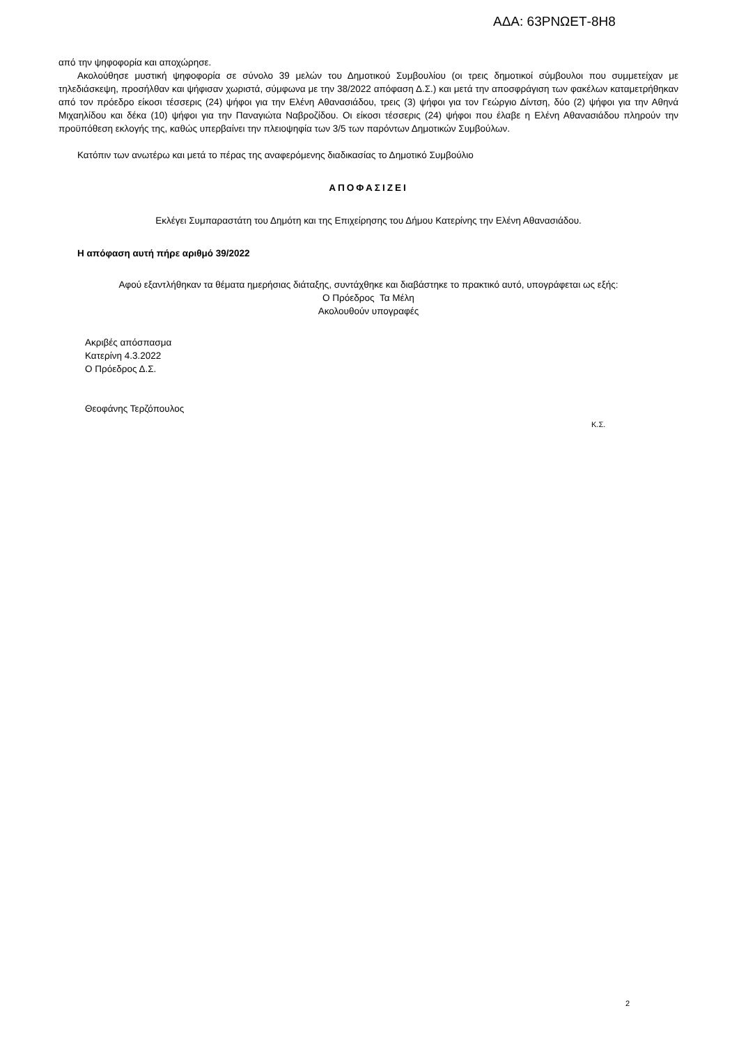ΑΔΑ: 63ΡΝΩΕΤ-8Η8
από την ψηφοφορία και αποχώρησε.
Ακολούθησε μυστική ψηφοφορία σε σύνολο 39 μελών του Δημοτικού Συμβουλίου (οι τρεις δημοτικοί σύμβουλοι που συμμετείχαν με τηλεδιάσκεψη, προσήλθαν και ψήφισαν χωριστά, σύμφωνα με την 38/2022 απόφαση Δ.Σ.) και μετά την αποσφράγιση των φακέλων καταμετρήθηκαν από τον πρόεδρο είκοσι τέσσερις (24) ψήφοι για την Ελένη Αθανασιάδου, τρεις (3) ψήφοι για τον Γεώργιο Δίντση, δύο (2) ψήφοι για την Αθηνά Μιχαηλίδου και δέκα (10) ψήφοι για την Παναγιώτα Ναβροζίδου. Οι είκοσι τέσσερις (24) ψήφοι που έλαβε η Ελένη Αθανασιάδου πληρούν την προϋπόθεση εκλογής της, καθώς υπερβαίνει την πλειοψηφία των 3/5 των παρόντων Δημοτικών Συμβούλων.
Κατόπιν των ανωτέρω και μετά το πέρας της αναφερόμενης διαδικασίας το Δημοτικό Συμβούλιο
ΑΠΟΦΑΣΙΖΕΙ
Εκλέγει Συμπαραστάτη του Δημότη και της Επιχείρησης του Δήμου Κατερίνης την Ελένη Αθανασιάδου.
Η απόφαση αυτή πήρε αριθμό 39/2022
Αφού εξαντλήθηκαν τα θέματα ημερήσιας διάταξης, συντάχθηκε και διαβάστηκε το πρακτικό αυτό, υπογράφεται ως εξής:
Ο Πρόεδρος Τα Μέλη
Ακολουθούν υπογραφές
Ακριβές απόσπασμα
Κατερίνη 4.3.2022
Ο Πρόεδρος Δ.Σ.
Θεοφάνης Τερζόπουλος
Κ.Σ.
2